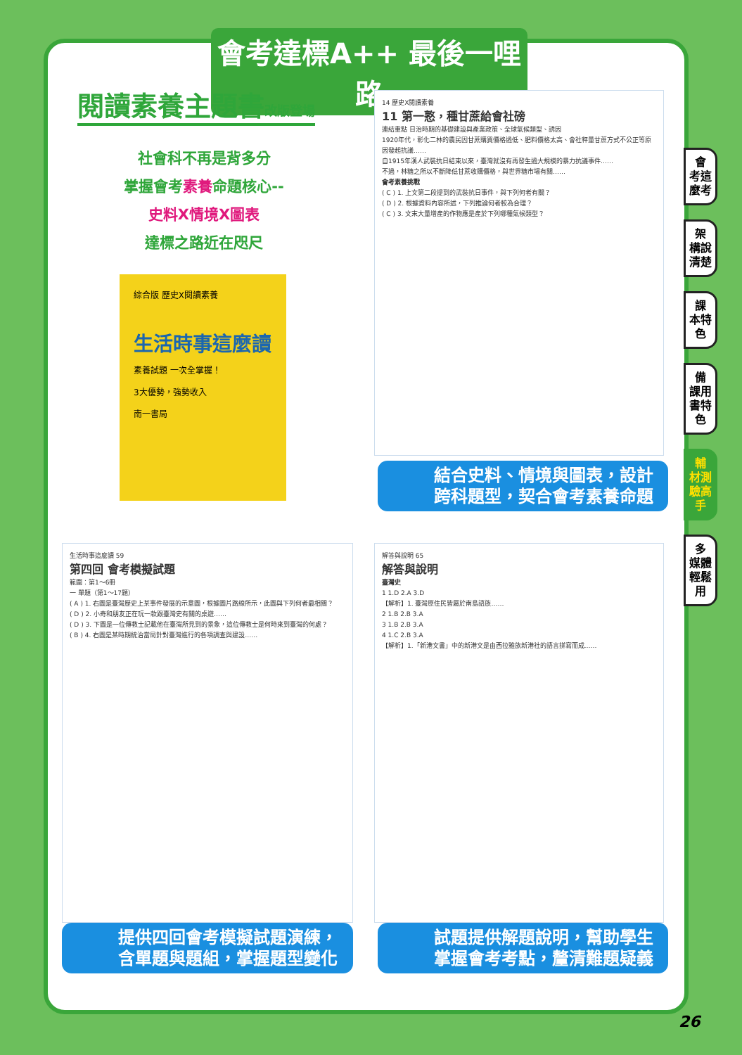會考達標A++ 最後一哩路
閱讀素養主題書改版登場
社會科不再是背多分
掌握會考素養命題核心--
史料X情境X圖表
達標之路近在咫尺
綜合版 歷史X閱讀素養
生活時事這麼讀
素養試題 一次全掌握！
3大優勢，強勢收入
南一書局
14 歷史X閱讀素養
11 第一憝，種甘蔗給會社磅
連結重點 日治時期的基礎建設與產業政策、全球氣候類型、誘因
1920年代，彰化二林的農民因甘蔗購買價格過低、肥料價格太高、會社秤量甘蔗方式不公正等原因發起抗議……
自1915年漢人武裝抗日結束以來，臺灣就沒有再發生過大規模的暴力抗議事件……
不過，林糖之所以不斷降低甘蔗收購價格，與世界糖市場有關……
會考素養挑戰
( C ) 1. 上文第二段提到的武裝抗日事件，與下列何者有關？
( D ) 2. 根據資料內容所述，下列推論何者較為合理？
( C ) 3. 文末大量增產的作物應是產於下列哪種氣候類型？
結合史料、情境與圖表，設計跨科題型，契合會考素養命題
生活時事這麼讀 59
第四回 會考模擬試題
範圍：第1～6冊
一 單題（第1～17題）
( A ) 1. 右圖是臺灣歷史上某事件發展的示意圖，根據圖片路線所示，此圖與下列何者最相關？
( D ) 2. 小奇和朋友正在玩一款跟臺灣史有關的桌遊……
( D ) 3. 下圖是一位傳教士記載他在臺灣所見到的景象，這位傳教士是何時來到臺灣的何處？
( B ) 4. 右圖是某時期統治當局針對臺灣進行的各項調查與建設……
提供四回會考模擬試題演練，含單題與題組，掌握題型變化
解答與說明 65
解答與說明
臺灣史
1 1.D 2.A 3.D
【解析】1. 臺灣原住民皆屬於南島語族……
2 1.B 2.B 3.A
3 1.B 2.B 3.A
4 1.C 2.B 3.A
【解析】1.「新港文書」中的新港文是由西拉雅族新港社的語言拼寫而成……
試題提供解題說明，幫助學生掌握會考考點，釐清難題疑義
會
考這麼考
架
構說清楚
課
本特色
備
課用書特色
輔
材測驗高手
多
媒體輕鬆用
26